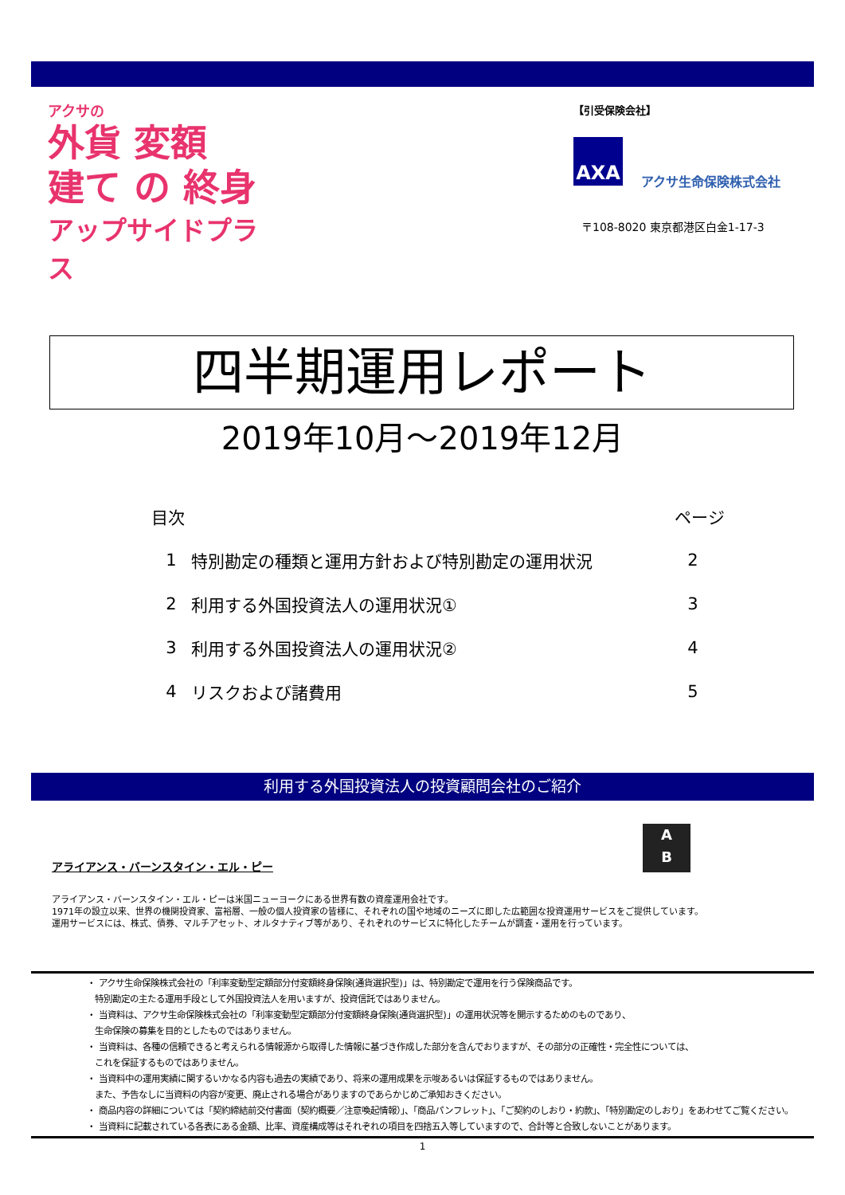アクサの
外貨 変額
建て の 終身
アップサイドプラス
【引受保険会社】
AXA
アクサ生命保険株式会社
〒108-8020 東京都港区白金1-17-3
四半期運用レポート
2019年10月～2019年12月
| 目次 | | ページ |
| --- | --- | --- |
| 1 | 特別勘定の種類と運用方針および特別勘定の運用状況 | 2 |
| 2 | 利用する外国投資法人の運用状況① | 3 |
| 3 | 利用する外国投資法人の運用状況② | 4 |
| 4 | リスクおよび諸費用 | 5 |
利用する外国投資法人の投資顧問会社のご紹介
A
B
アライアンス・バーンスタイン・エル・ピー
アライアンス・バーンスタイン・エル・ピーは米国ニューヨークにある世界有数の資産運用会社です。
1971年の設立以来、世界の機関投資家、富裕層、一般の個人投資家の皆様に、それぞれの国や地域のニーズに即した広範囲な投資運用サービスをご提供しています。
運用サービスには、株式、債券、マルチアセット、オルタナティブ等があり、それぞれのサービスに特化したチームが調査・運用を行っています。
・ アクサ生命保険株式会社の「利率変動型定額部分付変額終身保険(通貨選択型)」は、特別勘定で運用を行う保険商品です。
特別勘定の主たる運用手段として外国投資法人を用いますが、投資信託ではありません。
・ 当資料は、アクサ生命保険株式会社の「利率変動型定額部分付変額終身保険(通貨選択型)」の運用状況等を開示するためのものであり、
生命保険の募集を目的としたものではありません。
・ 当資料は、各種の信頼できると考えられる情報源から取得した情報に基づき作成した部分を含んでおりますが、その部分の正確性・完全性については、
これを保証するものではありません。
・ 当資料中の運用実績に関するいかなる内容も過去の実績であり、将来の運用成果を示唆あるいは保証するものではありません。
また、予告なしに当資料の内容が変更、廃止される場合がありますのであらかじめご承知おきください。
・ 商品内容の詳細については「契約締結前交付書面（契約概要／注意喚起情報）」、「商品パンフレット」、「ご契約のしおり・約款」、「特別勘定のしおり」をあわせてご覧ください。
・ 当資料に記載されている各表にある金額、比率、資産構成等はそれぞれの項目を四捨五入等していますので、合計等と合致しないことがあります。
1